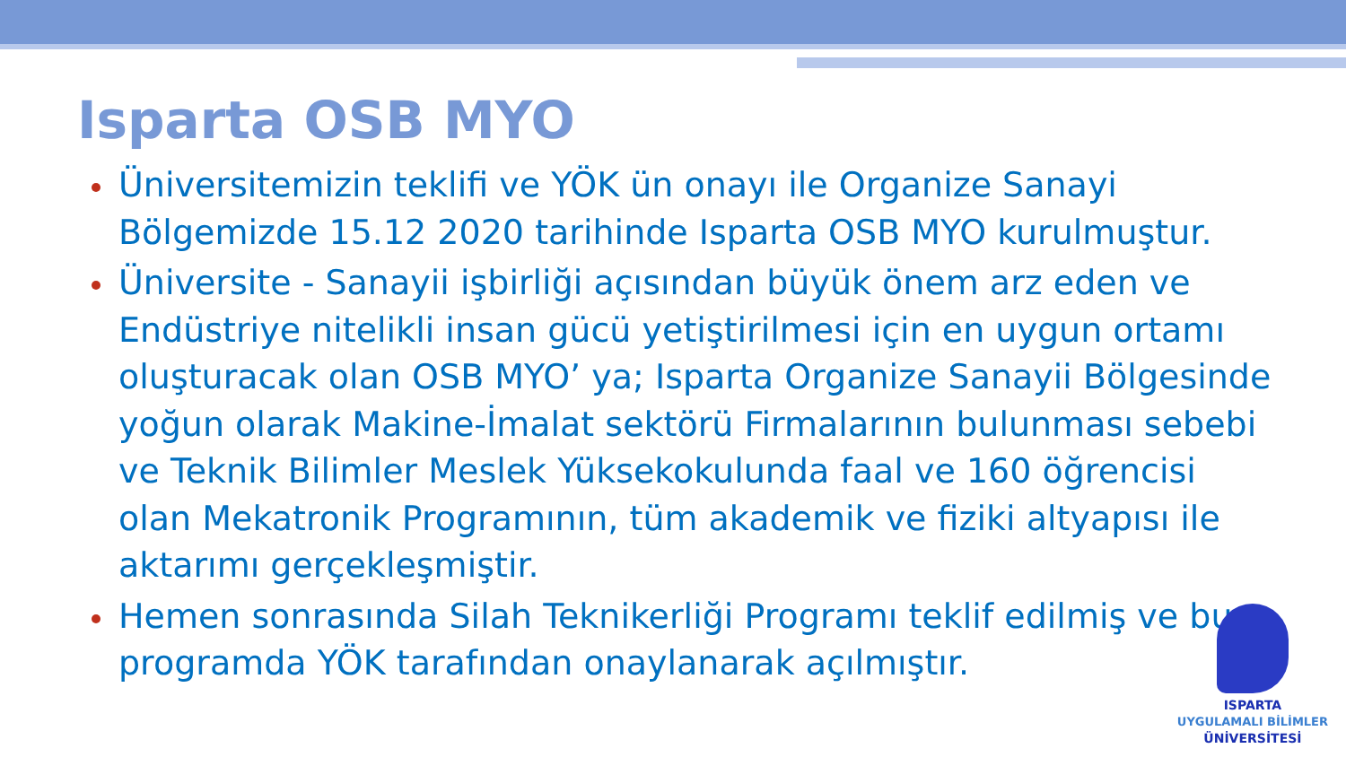Isparta OSB MYO
Üniversitemizin teklifi ve YÖK ün onayı ile Organize Sanayi Bölgemizde 15.12 2020 tarihinde Isparta OSB MYO kurulmuştur.
Üniversite - Sanayii işbirliği açısından büyük önem arz eden ve Endüstriye nitelikli insan gücü yetiştirilmesi için en uygun ortamı oluşturacak olan OSB MYO’ ya; Isparta Organize Sanayii Bölgesinde yoğun olarak Makine-İmalat sektörü Firmalarının bulunması sebebi ve Teknik Bilimler Meslek Yüksekokulunda faal ve 160 öğrencisi olan Mekatronik Programının, tüm akademik ve fiziki altyapısı ile aktarımı gerçekleşmiştir.
Hemen sonrasında Silah Teknikerliği Programı teklif edilmiş ve bu programda YÖK tarafından onaylanarak açılmıştır.
ISPARTA
UYGULAMALI BİLİMLER
ÜNİVERSİTESİ